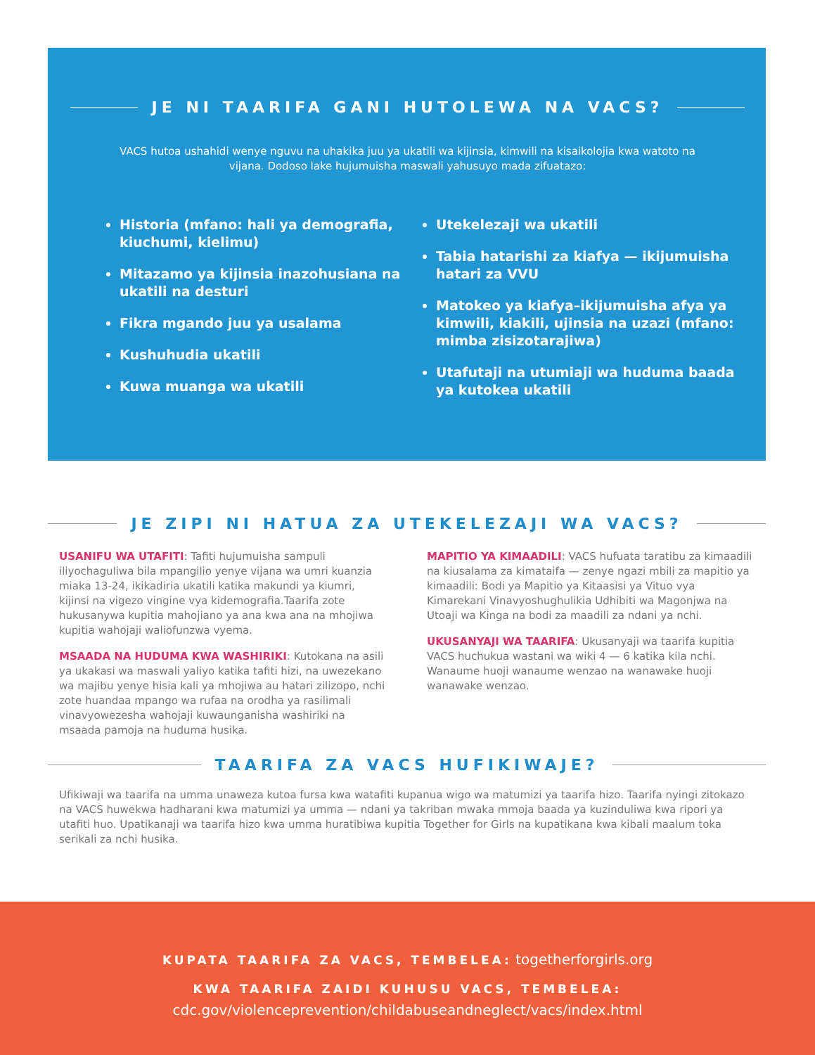JE NI TAARIFA GANI HUTOLEWA NA VACS?
VACS hutoa ushahidi wenye nguvu na uhakika juu ya ukatili wa kijinsia, kimwili na kisaikolojia kwa watoto na vijana. Dodoso lake hujumuisha maswali yahusuyo mada zifuatazo:
Historia (mfano: hali ya demografia, kiuchumi, kielimu)
Mitazamo ya kijinsia inazohusiana na ukatili na desturi
Fikra mgando juu ya usalama
Kushuhudia ukatili
Kuwa muanga wa ukatili
Utekelezaji wa ukatili
Tabia hatarishi za kiafya — ikijumuisha hatari za VVU
Matokeo ya kiafya–ikijumuisha afya ya kimwili, kiakili, ujinsia na uzazi (mfano: mimba zisizotarajiwa)
Utafutaji na utumiaji wa huduma baada ya kutokea ukatili
JE ZIPI NI HATUA ZA UTEKELEZAJI WA VACS?
USANIFU WA UTAFITI: Tafiti hujumuisha sampuli iliyochaguliwa bila mpangilio yenye vijana wa umri kuanzia miaka 13-24, ikikadiria ukatili katika makundi ya kiumri, kijinsi na vigezo vingine vya kidemografia.Taarifa zote hukusanywa kupitia mahojiano ya ana kwa ana na mhojiwa kupitia wahojaji waliofunzwa vyema.
MSAADA NA HUDUMA KWA WASHIRIKI: Kutokana na asili ya ukakasi wa maswali yaliyo katika tafiti hizi, na uwezekano wa majibu yenye hisia kali ya mhojiwa au hatari zilizopo, nchi zote huandaa mpango wa rufaa na orodha ya rasilimali vinavyowezesha wahojaji kuwaunganisha washiriki na msaada pamoja na huduma husika.
MAPITIO YA KIMAADILI: VACS hufuata taratibu za kimaadili na kiusalama za kimataifa — zenye ngazi mbili za mapitio ya kimaadili: Bodi ya Mapitio ya Kitaasisi ya Vituo vya Kimarekani Vinavyoshughulikia Udhibiti wa Magonjwa na Utoaji wa Kinga na bodi za maadili za ndani ya nchi.
UKUSANYAJI WA TAARIFA: Ukusanyaji wa taarifa kupitia VACS huchukua wastani wa wiki 4 — 6 katika kila nchi. Wanaume huoji wanaume wenzao na wanawake huoji wanawake wenzao.
TAARIFA ZA VACS HUFIKIWAJE?
Ufikiwaji wa taarifa na umma unaweza kutoa fursa kwa watafiti kupanua wigo wa matumizi ya taarifa hizo. Taarifa nyingi zitokazo na VACS huwekwa hadharani kwa matumizi ya umma — ndani ya takriban mwaka mmoja baada ya kuzinduliwa kwa ripori ya utafiti huo. Upatikanaji wa taarifa hizo kwa umma huratibiwa kupitia Together for Girls na kupatikana kwa kibali maalum toka serikali za nchi husika.
KUPATA TAARIFA ZA VACS, TEMBELEA: togetherforgirls.org
KWA TAARIFA ZAIDI KUHUSU VACS, TEMBELEA:
cdc.gov/violenceprevention/childabuseandneglect/vacs/index.html